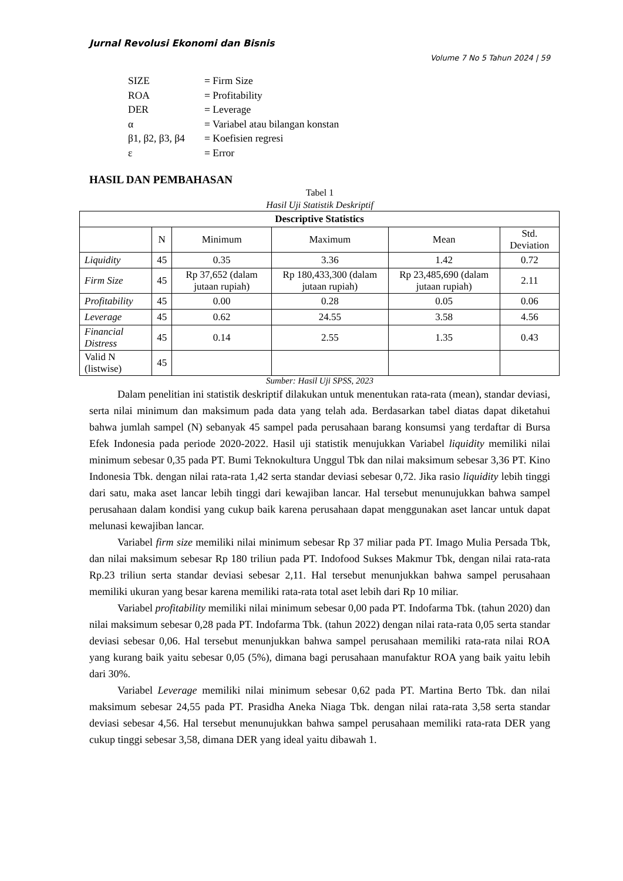Jurnal Revolusi Ekonomi dan Bisnis
Volume 7 No 5 Tahun 2024 | 59
| SIZE | = Firm Size |
| ROA | = Profitability |
| DER | = Leverage |
| α | = Variabel atau bilangan konstan |
| β1, β2, β3, β4 | = Koefisien regresi |
| ε | = Error |
HASIL DAN PEMBAHASAN
Tabel 1
Hasil Uji Statistik Deskriptif
| Descriptive Statistics | | | | | |
| --- | --- | --- | --- | --- | --- |
| | N | Minimum | Maximum | Mean | Std. Deviation |
| Liquidity | 45 | 0.35 | 3.36 | 1.42 | 0.72 |
| Firm Size | 45 | Rp 37,652 (dalam jutaan rupiah) | Rp 180,433,300 (dalam jutaan rupiah) | Rp 23,485,690 (dalam jutaan rupiah) | 2.11 |
| Profitability | 45 | 0.00 | 0.28 | 0.05 | 0.06 |
| Leverage | 45 | 0.62 | 24.55 | 3.58 | 4.56 |
| Financial Distress | 45 | 0.14 | 2.55 | 1.35 | 0.43 |
| Valid N (listwise) | 45 | | | | |
Sumber: Hasil Uji SPSS, 2023
Dalam penelitian ini statistik deskriptif dilakukan untuk menentukan rata-rata (mean), standar deviasi, serta nilai minimum dan maksimum pada data yang telah ada. Berdasarkan tabel diatas dapat diketahui bahwa jumlah sampel (N) sebanyak 45 sampel pada perusahaan barang konsumsi yang terdaftar di Bursa Efek Indonesia pada periode 2020-2022. Hasil uji statistik menujukkan Variabel liquidity memiliki nilai minimum sebesar 0,35 pada PT. Bumi Teknokultura Unggul Tbk dan nilai maksimum sebesar 3,36 PT. Kino Indonesia Tbk. dengan nilai rata-rata 1,42 serta standar deviasi sebesar 0,72. Jika rasio liquidity lebih tinggi dari satu, maka aset lancar lebih tinggi dari kewajiban lancar. Hal tersebut menunujukkan bahwa sampel perusahaan dalam kondisi yang cukup baik karena perusahaan dapat menggunakan aset lancar untuk dapat melunasi kewajiban lancar.
Variabel firm size memiliki nilai minimum sebesar Rp 37 miliar pada PT. Imago Mulia Persada Tbk, dan nilai maksimum sebesar Rp 180 triliun pada PT. Indofood Sukses Makmur Tbk, dengan nilai rata-rata Rp.23 triliun serta standar deviasi sebesar 2,11. Hal tersebut menunjukkan bahwa sampel perusahaan memiliki ukuran yang besar karena memiliki rata-rata total aset lebih dari Rp 10 miliar.
Variabel profitability memiliki nilai minimum sebesar 0,00 pada PT. Indofarma Tbk. (tahun 2020) dan nilai maksimum sebesar 0,28 pada PT. Indofarma Tbk. (tahun 2022) dengan nilai rata-rata 0,05 serta standar deviasi sebesar 0,06. Hal tersebut menunjukkan bahwa sampel perusahaan memiliki rata-rata nilai ROA yang kurang baik yaitu sebesar 0,05 (5%), dimana bagi perusahaan manufaktur ROA yang baik yaitu lebih dari 30%.
Variabel Leverage memiliki nilai minimum sebesar 0,62 pada PT. Martina Berto Tbk. dan nilai maksimum sebesar 24,55 pada PT. Prasidha Aneka Niaga Tbk. dengan nilai rata-rata 3,58 serta standar deviasi sebesar 4,56. Hal tersebut menunujukkan bahwa sampel perusahaan memiliki rata-rata DER yang cukup tinggi sebesar 3,58, dimana DER yang ideal yaitu dibawah 1.